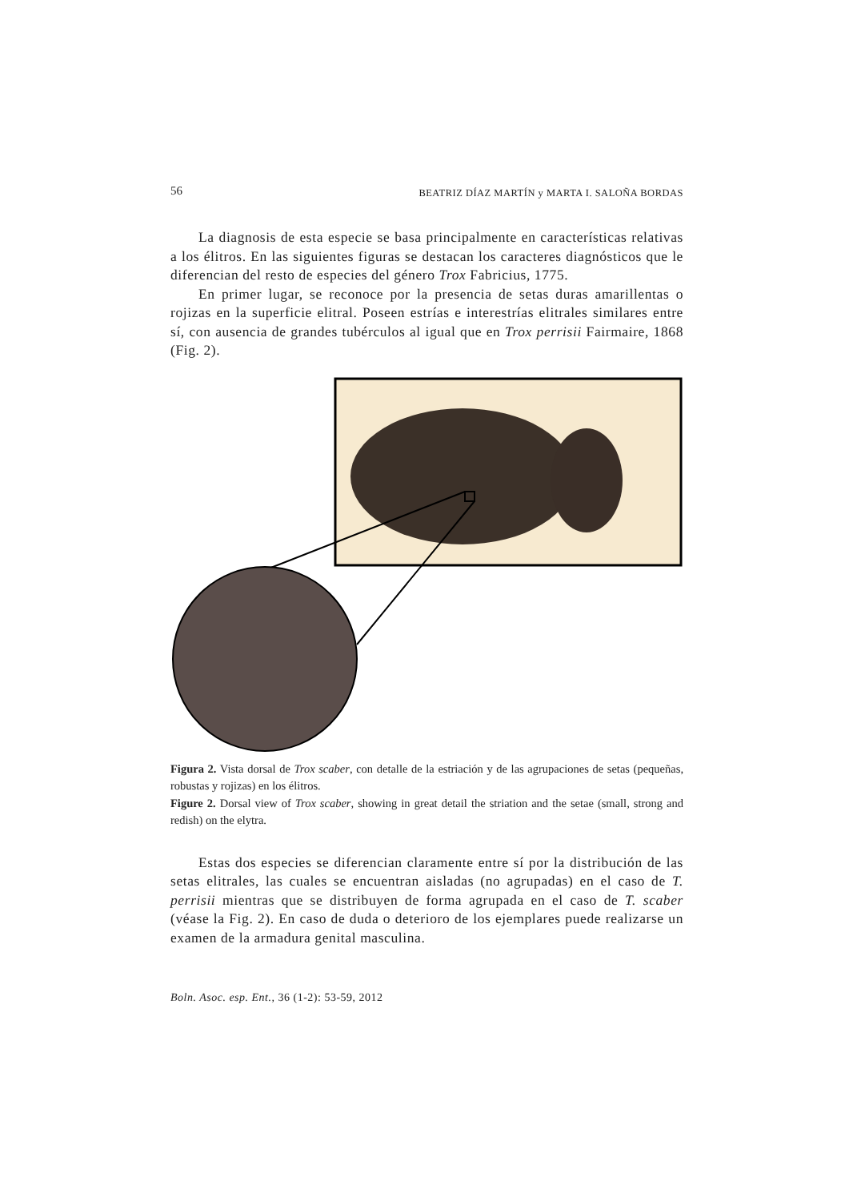56 BEATRIZ DÍAZ MARTÍN y MARTA I. SALOÑA BORDAS
La diagnosis de esta especie se basa principalmente en características relativas a los élitros. En las siguientes figuras se destacan los caracteres diagnósticos que le diferencian del resto de especies del género Trox Fabricius, 1775.
En primer lugar, se reconoce por la presencia de setas duras amarillentas o rojizas en la superficie elitral. Poseen estrías e interestrías elitrales similares entre sí, con ausencia de grandes tubérculos al igual que en Trox perrisii Fairmaire, 1868 (Fig. 2).
Figura 2. Vista dorsal de Trox scaber, con detalle de la estriación y de las agrupaciones de setas (pequeñas, robustas y rojizas) en los élitros.
Figure 2. Dorsal view of Trox scaber, showing in great detail the striation and the setae (small, strong and redish) on the elytra.
Estas dos especies se diferencian claramente entre sí por la distribución de las setas elitrales, las cuales se encuentran aisladas (no agrupadas) en el caso de T. perrisii mientras que se distribuyen de forma agrupada en el caso de T. scaber (véase la Fig. 2). En caso de duda o deterioro de los ejemplares puede realizarse un examen de la armadura genital masculina.
Boln. Asoc. esp. Ent., 36 (1-2): 53-59, 2012